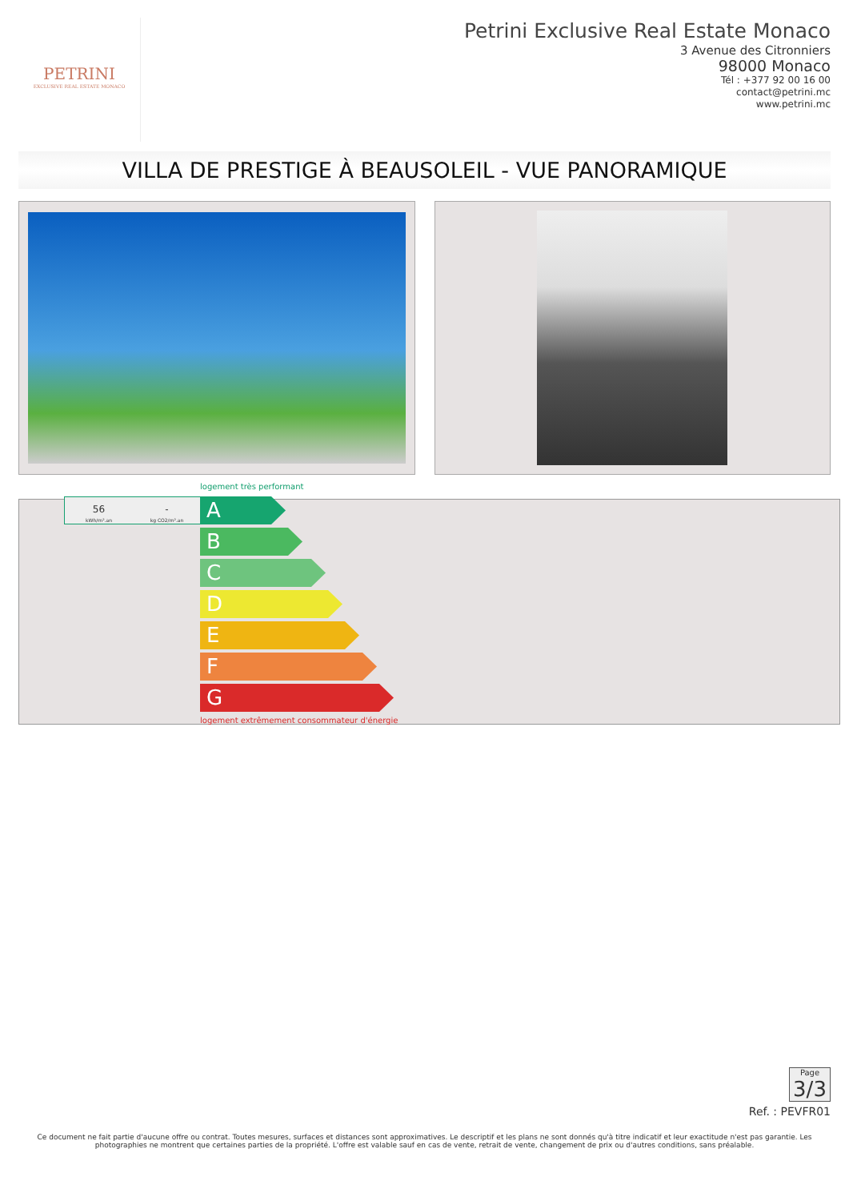PETRINI
EXCLUSIVE REAL ESTATE MONACO
Petrini Exclusive Real Estate Monaco
3 Avenue des Citronniers
98000 Monaco
Tél : +377 92 00 16 00
contact@petrini.mc
www.petrini.mc
VILLA DE PRESTIGE À BEAUSOLEIL - VUE PANORAMIQUE
logement très performant
56
kWh/m².an
-
kg CO2/m².an
A
B
C
D
E
F
G
logement extrêmement consommateur d'énergie
Page
3/3
Ref. : PEVFR01
Ce document ne fait partie d'aucune offre ou contrat. Toutes mesures, surfaces et distances sont approximatives. Le descriptif et les plans ne sont donnés qu'à titre indicatif et leur exactitude n'est pas garantie. Les photographies ne montrent que certaines parties de la propriété. L'offre est valable sauf en cas de vente, retrait de vente, changement de prix ou d'autres conditions, sans préalable.